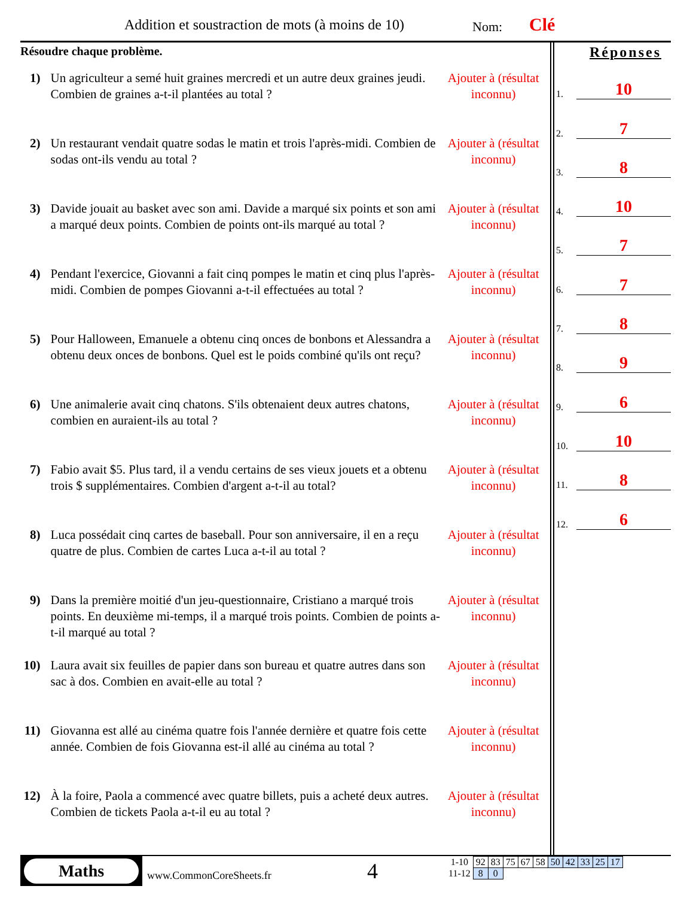Addition et soustraction de mots (à moins de 10)
Nom: Clé
Résoudre chaque problème.
1) Un agriculteur a semé huit graines mercredi et un autre deux graines jeudi. Combien de graines a-t-il plantées au total ?
Ajouter à (résultat inconnu)
2) Un restaurant vendait quatre sodas le matin et trois l'après-midi. Combien de sodas ont-ils vendu au total ?
Ajouter à (résultat inconnu)
3) Davide jouait au basket avec son ami. Davide a marqué six points et son ami a marqué deux points. Combien de points ont-ils marqué au total ?
Ajouter à (résultat inconnu)
4) Pendant l'exercice, Giovanni a fait cinq pompes le matin et cinq plus l'après-midi. Combien de pompes Giovanni a-t-il effectuées au total ?
Ajouter à (résultat inconnu)
5) Pour Halloween, Emanuele a obtenu cinq onces de bonbons et Alessandra a obtenu deux onces de bonbons. Quel est le poids combiné qu'ils ont reçu?
Ajouter à (résultat inconnu)
6) Une animalerie avait cinq chatons. S'ils obtenaient deux autres chatons, combien en auraient-ils au total ?
Ajouter à (résultat inconnu)
7) Fabio avait $5. Plus tard, il a vendu certains de ses vieux jouets et a obtenu trois $ supplémentaires. Combien d'argent a-t-il au total?
Ajouter à (résultat inconnu)
8) Luca possédait cinq cartes de baseball. Pour son anniversaire, il en a reçu quatre de plus. Combien de cartes Luca a-t-il au total ?
Ajouter à (résultat inconnu)
9) Dans la première moitié d'un jeu-questionnaire, Cristiano a marqué trois points. En deuxième mi-temps, il a marqué trois points. Combien de points a-t-il marqué au total ?
Ajouter à (résultat inconnu)
10)
Laura avait six feuilles de papier dans son bureau et quatre autres dans son sac à dos. Combien en avait-elle au total ?
Ajouter à (résultat inconnu)
11)
Giovanna est allé au cinéma quatre fois l'année dernière et quatre fois cette année. Combien de fois Giovanna est-il allé au cinéma au total ?
Ajouter à (résultat inconnu)
12)
À la foire, Paola a commencé avec quatre billets, puis a acheté deux autres. Combien de tickets Paola a-t-il eu au total ?
Ajouter à (résultat inconnu)
Réponses
1. 10
2. 7
3. 8
4. 10
5. 7
6. 7
7. 8
8. 9
9. 6
10. 10
11. 8
12. 6
Maths
www.CommonCoreSheets.fr 4
| 1-10 | 92 | 83 | 75 | 67 | 58 | 50 | 42 | 33 | 25 | 17 |
| 11-12 | 8 | 0 | | | | | | | | |